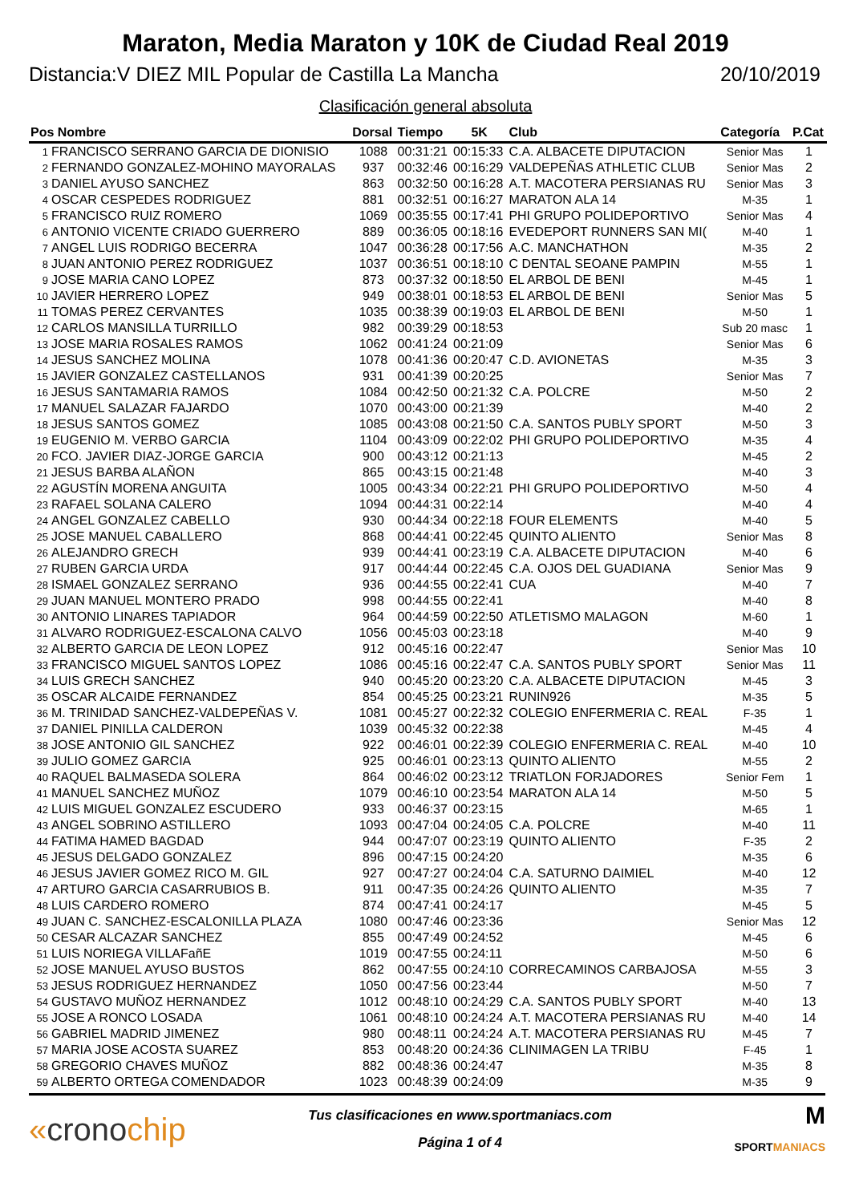Maraton, Media Maraton y 10K de Ciudad Real 2019
Distancia:V DIEZ MIL Popular de Castilla La Mancha 20/10/2019
Clasificación general absoluta
| Pos Nombre | | Dorsal | Tiempo | 5K | Club | Categoría | P.Cat |
| --- | --- | --- | --- | --- | --- | --- | --- |
| 1 | FRANCISCO SERRANO GARCIA DE DIONISIO | 1088 | 00:31:21 | 00:15:33 | C.A. ALBACETE DIPUTACION | Senior Mas | 1 |
| 2 | FERNANDO GONZALEZ-MOHINO MAYORALAS | 937 | 00:32:46 | 00:16:29 | VALDEPEÑAS ATHLETIC CLUB | Senior Mas | 2 |
| 3 | DANIEL AYUSO SANCHEZ | 863 | 00:32:50 | 00:16:28 | A.T. MACOTERA PERSIANAS RU | Senior Mas | 3 |
| 4 | OSCAR CESPEDES RODRIGUEZ | 881 | 00:32:51 | 00:16:27 | MARATON ALA 14 | M-35 | 1 |
| 5 | FRANCISCO RUIZ ROMERO | 1069 | 00:35:55 | 00:17:41 | PHI GRUPO POLIDEPORTIVO | Senior Mas | 4 |
| 6 | ANTONIO VICENTE CRIADO GUERRERO | 889 | 00:36:05 | 00:18:16 | EVEDEPORT RUNNERS SAN MI( | M-40 | 1 |
| 7 | ANGEL LUIS RODRIGO BECERRA | 1047 | 00:36:28 | 00:17:56 | A.C. MANCHATHON | M-35 | 2 |
| 8 | JUAN ANTONIO PEREZ RODRIGUEZ | 1037 | 00:36:51 | 00:18:10 | C DENTAL SEOANE PAMPIN | M-55 | 1 |
| 9 | JOSE MARIA CANO LOPEZ | 873 | 00:37:32 | 00:18:50 | EL ARBOL DE BENI | M-45 | 1 |
| 10 | JAVIER HERRERO LOPEZ | 949 | 00:38:01 | 00:18:53 | EL ARBOL DE BENI | Senior Mas | 5 |
| 11 | TOMAS PEREZ CERVANTES | 1035 | 00:38:39 | 00:19:03 | EL ARBOL DE BENI | M-50 | 1 |
| 12 | CARLOS MANSILLA TURRILLO | 982 | 00:39:29 | 00:18:53 | | Sub 20 masc | 1 |
| 13 | JOSE MARIA ROSALES RAMOS | 1062 | 00:41:24 | 00:21:09 | | Senior Mas | 6 |
| 14 | JESUS SANCHEZ MOLINA | 1078 | 00:41:36 | 00:20:47 | C.D. AVIONETAS | M-35 | 3 |
| 15 | JAVIER GONZALEZ CASTELLANOS | 931 | 00:41:39 | 00:20:25 | | Senior Mas | 7 |
| 16 | JESUS SANTAMARIA RAMOS | 1084 | 00:42:50 | 00:21:32 | C.A. POLCRE | M-50 | 2 |
| 17 | MANUEL SALAZAR FAJARDO | 1070 | 00:43:00 | 00:21:39 | | M-40 | 2 |
| 18 | JESUS SANTOS GOMEZ | 1085 | 00:43:08 | 00:21:50 | C.A. SANTOS PUBLY SPORT | M-50 | 3 |
| 19 | EUGENIO M. VERBO GARCIA | 1104 | 00:43:09 | 00:22:02 | PHI GRUPO POLIDEPORTIVO | M-35 | 4 |
| 20 | FCO. JAVIER DIAZ-JORGE GARCIA | 900 | 00:43:12 | 00:21:13 | | M-45 | 2 |
| 21 | JESUS BARBA ALAÑON | 865 | 00:43:15 | 00:21:48 | | M-40 | 3 |
| 22 | AGUSTÍN MORENA ANGUITA | 1005 | 00:43:34 | 00:22:21 | PHI GRUPO POLIDEPORTIVO | M-50 | 4 |
| 23 | RAFAEL SOLANA CALERO | 1094 | 00:44:31 | 00:22:14 | | M-40 | 4 |
| 24 | ANGEL GONZALEZ CABELLO | 930 | 00:44:34 | 00:22:18 | FOUR ELEMENTS | M-40 | 5 |
| 25 | JOSE MANUEL CABALLERO | 868 | 00:44:41 | 00:22:45 | QUINTO ALIENTO | Senior Mas | 8 |
| 26 | ALEJANDRO GRECH | 939 | 00:44:41 | 00:23:19 | C.A. ALBACETE DIPUTACION | M-40 | 6 |
| 27 | RUBEN GARCIA URDA | 917 | 00:44:44 | 00:22:45 | C.A. OJOS DEL GUADIANA | Senior Mas | 9 |
| 28 | ISMAEL GONZALEZ SERRANO | 936 | 00:44:55 | 00:22:41 | CUA | M-40 | 7 |
| 29 | JUAN MANUEL MONTERO PRADO | 998 | 00:44:55 | 00:22:41 | | M-40 | 8 |
| 30 | ANTONIO LINARES TAPIADOR | 964 | 00:44:59 | 00:22:50 | ATLETISMO MALAGON | M-60 | 1 |
| 31 | ALVARO RODRIGUEZ-ESCALONA CALVO | 1056 | 00:45:03 | 00:23:18 | | M-40 | 9 |
| 32 | ALBERTO GARCIA DE LEON LOPEZ | 912 | 00:45:16 | 00:22:47 | | Senior Mas | 10 |
| 33 | FRANCISCO MIGUEL SANTOS LOPEZ | 1086 | 00:45:16 | 00:22:47 | C.A. SANTOS PUBLY SPORT | Senior Mas | 11 |
| 34 | LUIS GRECH SANCHEZ | 940 | 00:45:20 | 00:23:20 | C.A. ALBACETE DIPUTACION | M-45 | 3 |
| 35 | OSCAR ALCAIDE FERNANDEZ | 854 | 00:45:25 | 00:23:21 | RUNIN926 | M-35 | 5 |
| 36 | M. TRINIDAD SANCHEZ-VALDEPEÑAS V. | 1081 | 00:45:27 | 00:22:32 | COLEGIO ENFERMERIA C. REAL | F-35 | 1 |
| 37 | DANIEL PINILLA CALDERON | 1039 | 00:45:32 | 00:22:38 | | M-45 | 4 |
| 38 | JOSE ANTONIO GIL SANCHEZ | 922 | 00:46:01 | 00:22:39 | COLEGIO ENFERMERIA C. REAL | M-40 | 10 |
| 39 | JULIO GOMEZ GARCIA | 925 | 00:46:01 | 00:23:13 | QUINTO ALIENTO | M-55 | 2 |
| 40 | RAQUEL BALMASEDA SOLERA | 864 | 00:46:02 | 00:23:12 | TRIATLON FORJADORES | Senior Fem | 1 |
| 41 | MANUEL SANCHEZ MUÑOZ | 1079 | 00:46:10 | 00:23:54 | MARATON ALA 14 | M-50 | 5 |
| 42 | LUIS MIGUEL GONZALEZ ESCUDERO | 933 | 00:46:37 | 00:23:15 | | M-65 | 1 |
| 43 | ANGEL SOBRINO ASTILLERO | 1093 | 00:47:04 | 00:24:05 | C.A. POLCRE | M-40 | 11 |
| 44 | FATIMA HAMED BAGDAD | 944 | 00:47:07 | 00:23:19 | QUINTO ALIENTO | F-35 | 2 |
| 45 | JESUS DELGADO GONZALEZ | 896 | 00:47:15 | 00:24:20 | | M-35 | 6 |
| 46 | JESUS JAVIER GOMEZ RICO M. GIL | 927 | 00:47:27 | 00:24:04 | C.A. SATURNO DAIMIEL | M-40 | 12 |
| 47 | ARTURO GARCIA CASARRUBIOS B. | 911 | 00:47:35 | 00:24:26 | QUINTO ALIENTO | M-35 | 7 |
| 48 | LUIS CARDERO ROMERO | 874 | 00:47:41 | 00:24:17 | | M-45 | 5 |
| 49 | JUAN C. SANCHEZ-ESCALONILLA PLAZA | 1080 | 00:47:46 | 00:23:36 | | Senior Mas | 12 |
| 50 | CESAR ALCAZAR SANCHEZ | 855 | 00:47:49 | 00:24:52 | | M-45 | 6 |
| 51 | LUIS NORIEGA VILLAFañE | 1019 | 00:47:55 | 00:24:11 | | M-50 | 6 |
| 52 | JOSE MANUEL AYUSO BUSTOS | 862 | 00:47:55 | 00:24:10 | CORRECAMINOS CARBAJOSA | M-55 | 3 |
| 53 | JESUS RODRIGUEZ HERNANDEZ | 1050 | 00:47:56 | 00:23:44 | | M-50 | 7 |
| 54 | GUSTAVO MUÑOZ HERNANDEZ | 1012 | 00:48:10 | 00:24:29 | C.A. SANTOS PUBLY SPORT | M-40 | 13 |
| 55 | JOSE A RONCO LOSADA | 1061 | 00:48:10 | 00:24:24 | A.T. MACOTERA PERSIANAS RU | M-40 | 14 |
| 56 | GABRIEL MADRID JIMENEZ | 980 | 00:48:11 | 00:24:24 | A.T. MACOTERA PERSIANAS RU | M-45 | 7 |
| 57 | MARIA JOSE ACOSTA SUAREZ | 853 | 00:48:20 | 00:24:36 | CLINIMAGEN LA TRIBU | F-45 | 1 |
| 58 | GREGORIO CHAVES MUÑOZ | 882 | 00:48:36 | 00:24:47 | | M-35 | 8 |
| 59 | ALBERTO ORTEGA COMENDADOR | 1023 | 00:48:39 | 00:24:09 | | M-35 | 9 |
«cronochip
Tus clasificaciones en www.sportmaniacs.com
Página 1 of 4
M
SPORTMANIACS